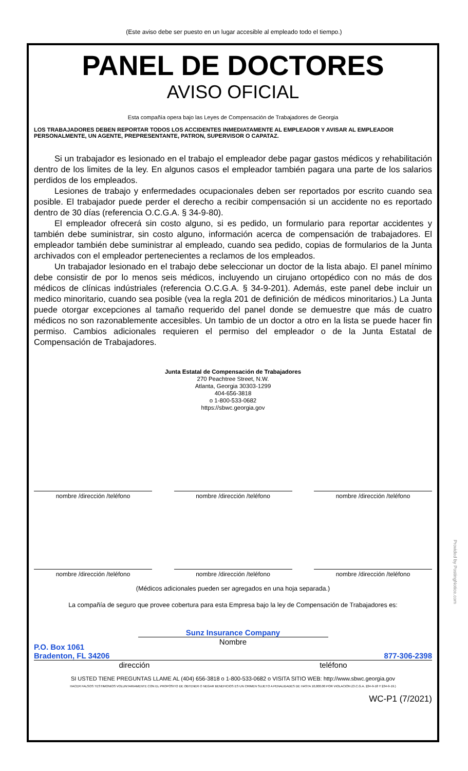(Este aviso debe ser puesto en un lugar accesible al empleado todo el tiempo.)
PANEL DE DOCTORES
AVISO OFICIAL
Esta compañía opera bajo las Leyes de Compensación de Trabajadores de Georgia
LOS TRABAJADORES DEBEN REPORTAR TODOS LOS ACCIDENTES INMEDIATAMENTE AL EMPLEADOR Y AVISAR AL EMPLEADOR PERSONALMENTE, UN AGENTE, PREPRESENTANTE, PATRON, SUPERVISOR O CAPATAZ.
Si un trabajador es lesionado en el trabajo el empleador debe pagar gastos médicos y rehabilitación dentro de los limites de la ley. En algunos casos el empleador también pagara una parte de los salarios perdidos de los empleados.
Lesiones de trabajo y enfermedades ocupacionales deben ser reportados por escrito cuando sea posible. El trabajador puede perder el derecho a recibir compensación si un accidente no es reportado dentro de 30 días (referencia O.C.G.A. § 34-9-80).
El empleador ofrecerá sin costo alguno, si es pedido, un formulario para reportar accidentes y también debe suministrar, sin costo alguno, información acerca de compensación de trabajadores. El empleador también debe suministrar al empleado, cuando sea pedido, copias de formularios de la Junta archivados con el empleador pertenecientes a reclamos de los empleados.
Un trabajador lesionado en el trabajo debe seleccionar un doctor de la lista abajo. El panel mínimo debe consistir de por lo menos seis médicos, incluyendo un cirujano ortopédico con no más de dos médicos de clínicas indústriales (referencia O.C.G.A. § 34-9-201). Además, este panel debe incluir un medico minoritario, cuando sea posible (vea la regla 201 de definición de médicos minoritarios.) La Junta puede otorgar excepciones al tamaño requerido del panel donde se demuestre que más de cuatro médicos no son razonablemente accesibles. Un tambio de un doctor a otro en la lista se puede hacer fin permiso. Cambios adicionales requieren el permiso del empleador o de la Junta Estatal de Compensación de Trabajadores.
Junta Estatal de Compensación de Trabajadores
270 Peachtree Street, N.W.
Atlanta, Georgia 30303-1299
404-656-3818
o 1-800-533-0682
https://sbwc.georgia.gov
nombre /dirección /teléfono nombre /dirección /teléfono nombre /dirección /teléfono
nombre /dirección /teléfono nombre /dirección /teléfono nombre /dirección /teléfono
(Médicos adicionales pueden ser agregados en una hoja separada.)
La compañía de seguro que provee cobertura para esta Empresa bajo la ley de Compensación de Trabajadores es:
Sunz Insurance Company
Nombre
P.O. Box 1061
Bradenton, FL 34206 877-306-2398
dirección teléfono
SI USTED TIENE PREGUNTAS LLAME AL (404) 656-3818 o 1-800-533-0682 o VISITA SITIO WEB: http://www.sbwc.georgia.gov
HACER FALSOS TESTIMONIOS VOLUNTARIAMENTE CON EL PROPÓSITO DE OBTENER O NEGAR BENEFICIOS ES UN CRIMEN SUJETO A PENALIDADES DE HASTA 10,000.00 POR VIOLACIÓN (O.C.G.A. §34-9-18 Y §34-9-19.)
WC-P1 (7/2021)
Provided by PostingNotice.com